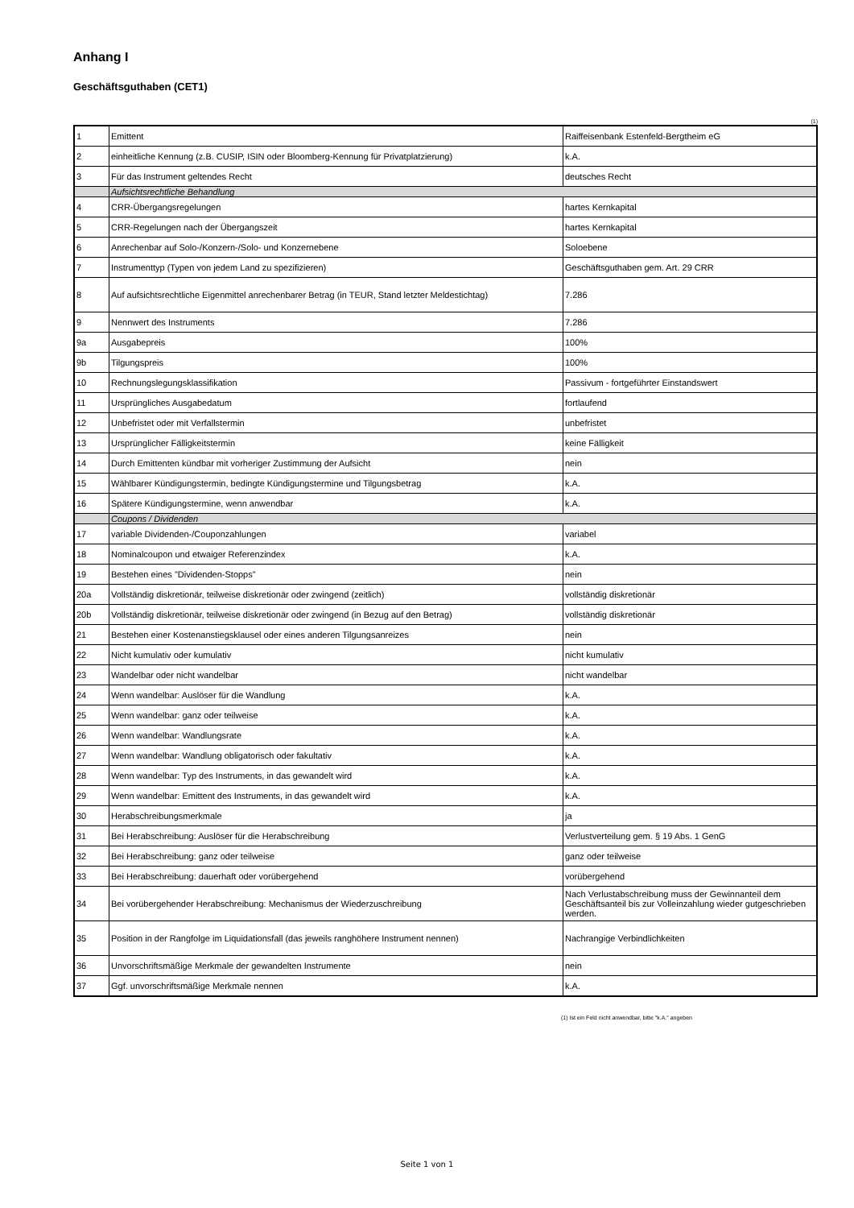Anhang I
Geschäftsguthaben (CET1)
(1)
| 1 | Emittent | Raiffeisenbank Estenfeld-Bergtheim eG |
| 2 | einheitliche Kennung (z.B. CUSIP, ISIN oder Bloomberg-Kennung für Privatplatzierung) | k.A. |
| 3 | Für das Instrument geltendes Recht | deutsches Recht |
| | Aufsichtsrechtliche Behandlung | |
| 4 | CRR-Übergangsregelungen | hartes Kernkapital |
| 5 | CRR-Regelungen nach der Übergangszeit | hartes Kernkapital |
| 6 | Anrechenbar auf Solo-/Konzern-/Solo- und Konzernebene | Soloebene |
| 7 | Instrumenttyp (Typen von jedem Land zu spezifizieren) | Geschäftsguthaben gem. Art. 29 CRR |
| 8 | Auf aufsichtsrechtliche Eigenmittel anrechenbarer Betrag (in TEUR, Stand letzter Meldestichtag) | 7.286 |
| 9 | Nennwert des Instruments | 7.286 |
| 9a | Ausgabepreis | 100% |
| 9b | Tilgungspreis | 100% |
| 10 | Rechnungslegungsklassifikation | Passivum - fortgeführter Einstandswert |
| 11 | Ursprüngliches Ausgabedatum | fortlaufend |
| 12 | Unbefristet oder mit Verfallstermin | unbefristet |
| 13 | Ursprünglicher Fälligkeitstermin | keine Fälligkeit |
| 14 | Durch Emittenten kündbar mit vorheriger Zustimmung der Aufsicht | nein |
| 15 | Wählbarer Kündigungstermin, bedingte Kündigungstermine und Tilgungsbetrag | k.A. |
| 16 | Spätere Kündigungstermine, wenn anwendbar | k.A. |
| | Coupons / Dividenden | |
| 17 | variable Dividenden-/Couponzahlungen | variabel |
| 18 | Nominalcoupon und etwaiger Referenzindex | k.A. |
| 19 | Bestehen eines "Dividenden-Stopps" | nein |
| 20a | Vollständig diskretionär, teilweise diskretionär oder zwingend (zeitlich) | vollständig diskretionär |
| 20b | Vollständig diskretionär, teilweise diskretionär oder zwingend (in Bezug auf den Betrag) | vollständig diskretionär |
| 21 | Bestehen einer Kostenanstiegsklausel oder eines anderen Tilgungsanreizes | nein |
| 22 | Nicht kumulativ oder kumulativ | nicht kumulativ |
| 23 | Wandelbar oder nicht wandelbar | nicht wandelbar |
| 24 | Wenn wandelbar: Auslöser für die Wandlung | k.A. |
| 25 | Wenn wandelbar: ganz oder teilweise | k.A. |
| 26 | Wenn wandelbar: Wandlungsrate | k.A. |
| 27 | Wenn wandelbar: Wandlung obligatorisch oder fakultativ | k.A. |
| 28 | Wenn wandelbar: Typ des Instruments, in das gewandelt wird | k.A. |
| 29 | Wenn wandelbar: Emittent des Instruments, in das gewandelt wird | k.A. |
| 30 | Herabschreibungsmerkmale | ja |
| 31 | Bei Herabschreibung: Auslöser für die Herabschreibung | Verlustverteilung gem. § 19 Abs. 1 GenG |
| 32 | Bei Herabschreibung: ganz oder teilweise | ganz oder teilweise |
| 33 | Bei Herabschreibung: dauerhaft oder vorübergehend | vorübergehend |
| 34 | Bei vorübergehender Herabschreibung: Mechanismus der Wiederzuschreibung | Nach Verlustabschreibung muss der Gewinnanteil dem Geschäftsanteil bis zur Volleinzahlung wieder gutgeschrieben werden. |
| 35 | Position in der Rangfolge im Liquidationsfall (das jeweils ranghöhere Instrument nennen) | Nachrangige Verbindlichkeiten |
| 36 | Unvorschriftsmäßige Merkmale der gewandelten Instrumente | nein |
| 37 | Ggf. unvorschriftsmäßige Merkmale nennen | k.A. |
(1) Ist ein Feld nicht anwendbar, bitte "k.A." angeben
Seite 1 von 1